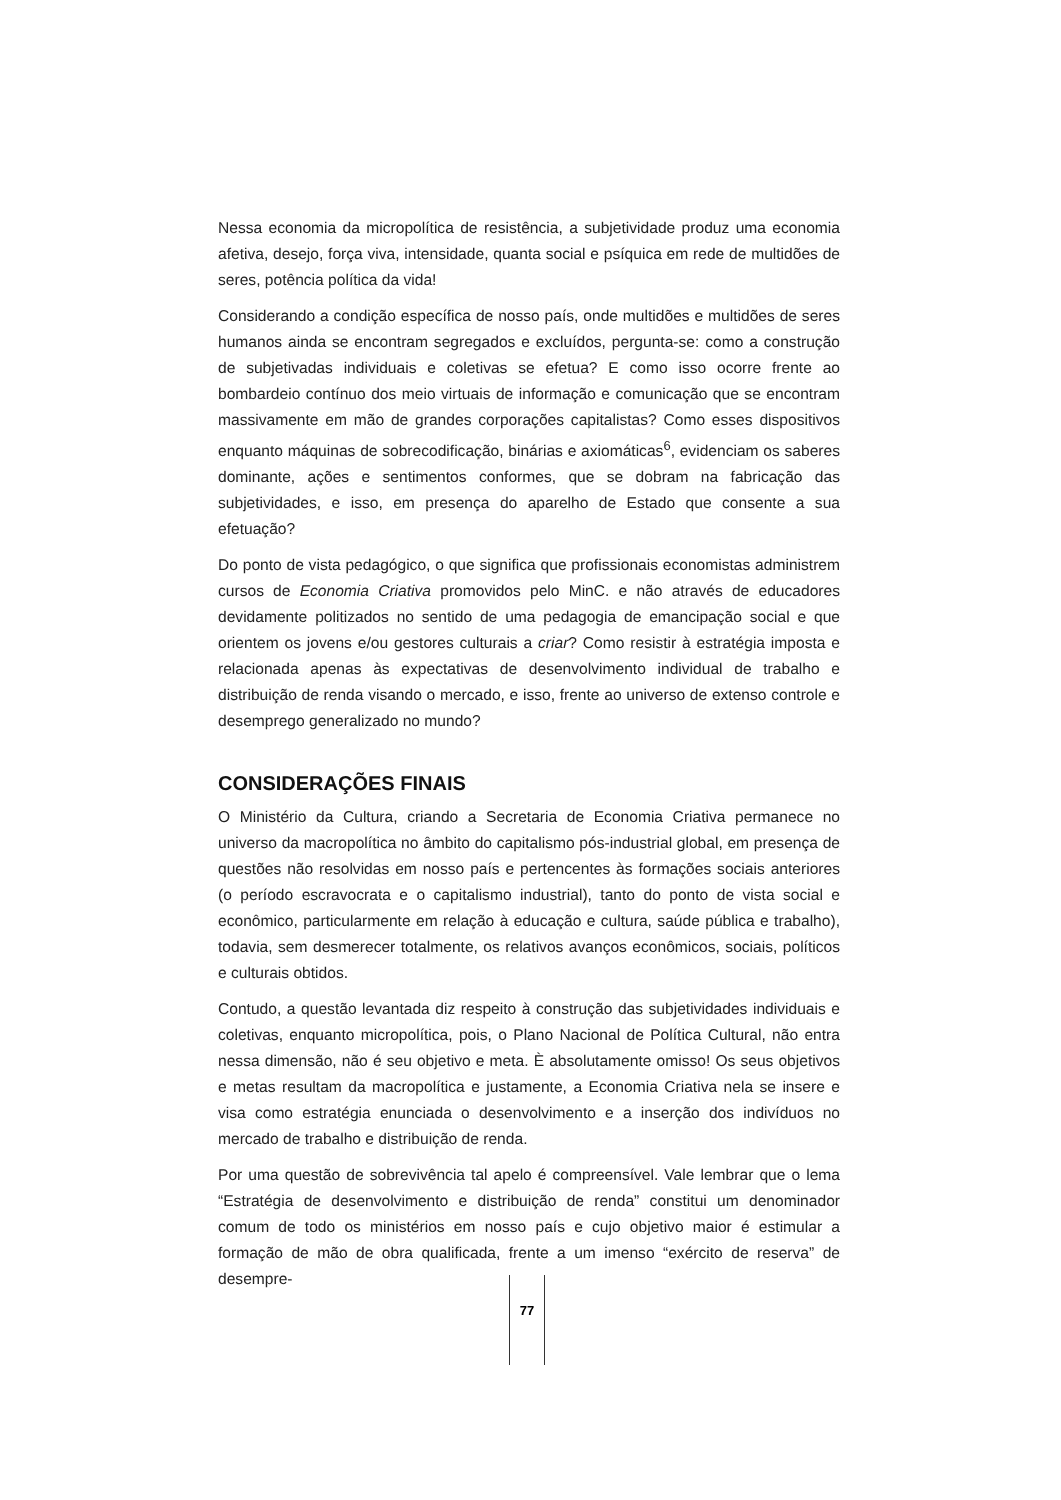Nessa economia da micropolítica de resistência, a subjetividade produz uma economia afetiva, desejo, força viva, intensidade, quanta social e psíquica em rede de multidões de seres, potência política da vida!
Considerando a condição específica de nosso país, onde multidões e multidões de seres humanos ainda se encontram segregados e excluídos, pergunta-se: como a construção de subjetivadas individuais e coletivas se efetua? E como isso ocorre frente ao bombardeio contínuo dos meio virtuais de informação e comunicação que se encontram massivamente em mão de grandes corporações capitalistas? Como esses dispositivos enquanto máquinas de sobrecodificação, binárias e axiomáticas<sup>6</sup>, evidenciam os saberes dominante, ações e sentimentos conformes, que se dobram na fabricação das subjetividades, e isso, em presença do aparelho de Estado que consente a sua efetuação?
Do ponto de vista pedagógico, o que significa que profissionais economistas administrem cursos de Economia Criativa promovidos pelo MinC. e não através de educadores devidamente politizados no sentido de uma pedagogia de emancipação social e que orientem os jovens e/ou gestores culturais a criar? Como resistir à estratégia imposta e relacionada apenas às expectativas de desenvolvimento individual de trabalho e distribuição de renda visando o mercado, e isso, frente ao universo de extenso controle e desemprego generalizado no mundo?
CONSIDERAÇÕES FINAIS
O Ministério da Cultura, criando a Secretaria de Economia Criativa permanece no universo da macropolítica no âmbito do capitalismo pós-industrial global, em presença de questões não resolvidas em nosso país e pertencentes às formações sociais anteriores (o período escravocrata e o capitalismo industrial), tanto do ponto de vista social e econômico, particularmente em relação à educação e cultura, saúde pública e trabalho), todavia, sem desmerecer totalmente, os relativos avanços econômicos, sociais, políticos e culturais obtidos.
Contudo, a questão levantada diz respeito à construção das subjetividades individuais e coletivas, enquanto micropolítica, pois, o Plano Nacional de Política Cultural, não entra nessa dimensão, não é seu objetivo e meta. È absolutamente omisso! Os seus objetivos e metas resultam da macropolítica e justamente, a Economia Criativa nela se insere e visa como estratégia enunciada o desenvolvimento e a inserção dos indivíduos no mercado de trabalho e distribuição de renda.
Por uma questão de sobrevivência tal apelo é compreensível. Vale lembrar que o lema “Estratégia de desenvolvimento e distribuição de renda” constitui um denominador comum de todo os ministérios em nosso país e cujo objetivo maior é estimular a formação de mão de obra qualificada, frente a um imenso “exército de reserva” de desempre-
77